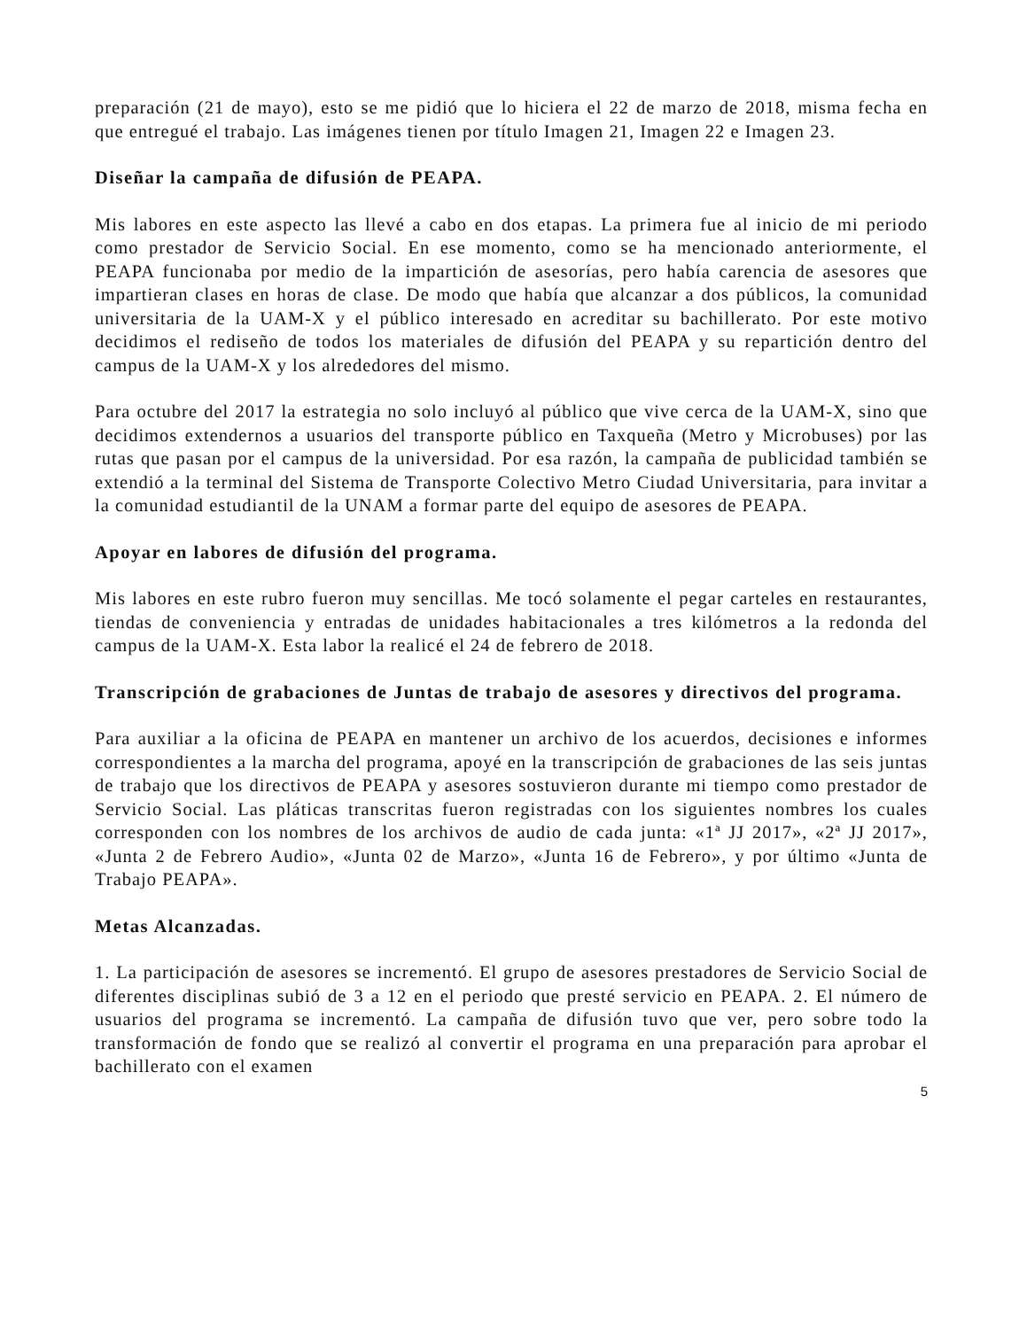preparación (21 de mayo), esto se me pidió que lo hiciera el 22 de marzo de 2018, misma fecha en que entregué el trabajo. Las imágenes tienen por título Imagen 21, Imagen 22 e Imagen 23.
Diseñar la campaña de difusión de PEAPA.
Mis labores en este aspecto las llevé a cabo en dos etapas. La primera fue al inicio de mi periodo como prestador de Servicio Social. En ese momento, como se ha mencionado anteriormente, el PEAPA funcionaba por medio de la impartición de asesorías, pero había carencia de asesores que impartieran clases en horas de clase. De modo que había que alcanzar a dos públicos, la comunidad universitaria de la UAM-X y el público interesado en acreditar su bachillerato. Por este motivo decidimos el rediseño de todos los materiales de difusión del PEAPA y su repartición dentro del campus de la UAM-X y los alrededores del mismo.
Para octubre del 2017 la estrategia no solo incluyó al público que vive cerca de la UAM-X, sino que decidimos extendernos a usuarios del transporte público en Taxqueña (Metro y Microbuses) por las rutas que pasan por el campus de la universidad. Por esa razón, la campaña de publicidad también se extendió a la terminal del Sistema de Transporte Colectivo Metro Ciudad Universitaria, para invitar a la comunidad estudiantil de la UNAM a formar parte del equipo de asesores de PEAPA.
Apoyar en labores de difusión del programa.
Mis labores en este rubro fueron muy sencillas. Me tocó solamente el pegar carteles en restaurantes, tiendas de conveniencia y entradas de unidades habitacionales a tres kilómetros a la redonda del campus de la UAM-X. Esta labor la realicé el 24 de febrero de 2018.
Transcripción de grabaciones de Juntas de trabajo de asesores y directivos del programa.
Para auxiliar a la oficina de PEAPA en mantener un archivo de los acuerdos, decisiones e informes correspondientes a la marcha del programa, apoyé en la transcripción de grabaciones de las seis juntas de trabajo que los directivos de PEAPA y asesores sostuvieron durante mi tiempo como prestador de Servicio Social. Las pláticas transcritas fueron registradas con los siguientes nombres los cuales corresponden con los nombres de los archivos de audio de cada junta: «1ª JJ 2017», «2ª JJ 2017», «Junta 2 de Febrero Audio», «Junta 02 de Marzo», «Junta 16 de Febrero», y por último «Junta de Trabajo PEAPA».
Metas Alcanzadas.
1. La participación de asesores se incrementó. El grupo de asesores prestadores de Servicio Social de diferentes disciplinas subió de 3 a 12 en el periodo que presté servicio en PEAPA. 2. El número de usuarios del programa se incrementó. La campaña de difusión tuvo que ver, pero sobre todo la transformación de fondo que se realizó al convertir el programa en una preparación para aprobar el bachillerato con el examen
5